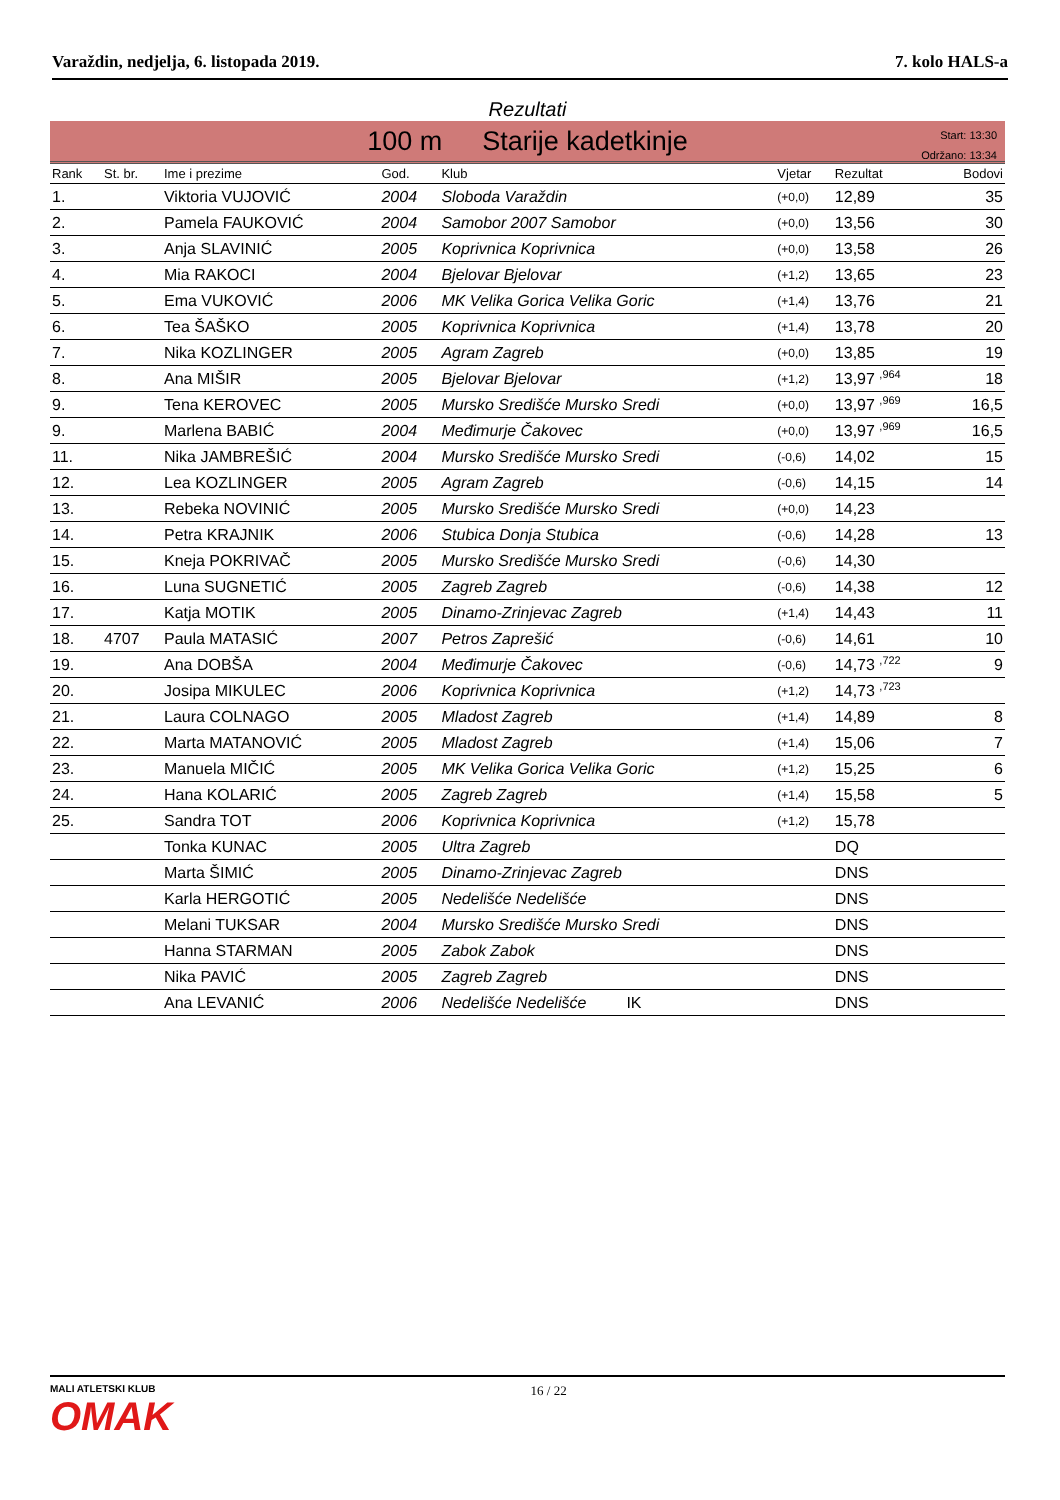Varaždin, nedjelja, 6. listopada 2019. 7. kolo HALS-a
Rezultati
100 m Starije kadetkinje
Start: 13:30
Održano: 13:34
| Rank | St. br. | Ime i prezime | God. | Klub | Vjetar | Rezultat | Bodovi |
| --- | --- | --- | --- | --- | --- | --- | --- |
| 1. | | Viktoria VUJOVIĆ | 2004 | Sloboda Varaždin | (+0,0) | 12,89 | 35 |
| 2. | | Pamela FAUKOVIĆ | 2004 | Samobor 2007 Samobor | (+0,0) | 13,56 | 30 |
| 3. | | Anja SLAVINIĆ | 2005 | Koprivnica Koprivnica | (+0,0) | 13,58 | 26 |
| 4. | | Mia RAKOCI | 2004 | Bjelovar Bjelovar | (+1,2) | 13,65 | 23 |
| 5. | | Ema VUKOVIĆ | 2006 | MK Velika Gorica Velika Goric | (+1,4) | 13,76 | 21 |
| 6. | | Tea ŠAŠKO | 2005 | Koprivnica Koprivnica | (+1,4) | 13,78 | 20 |
| 7. | | Nika KOZLINGER | 2005 | Agram Zagreb | (+0,0) | 13,85 | 19 |
| 8. | | Ana MIŠIR | 2005 | Bjelovar Bjelovar | (+1,2) | 13,97 <sup>,964</sup> | 18 |
| 9. | | Tena KEROVEC | 2005 | Mursko Središće Mursko Sredi | (+0,0) | 13,97 <sup>,969</sup> | 16,5 |
| 9. | | Marlena BABIĆ | 2004 | Međimurje Čakovec | (+0,0) | 13,97 <sup>,969</sup> | 16,5 |
| 11. | | Nika JAMBREŠIĆ | 2004 | Mursko Središće Mursko Sredi | (-0,6) | 14,02 | 15 |
| 12. | | Lea KOZLINGER | 2005 | Agram Zagreb | (-0,6) | 14,15 | 14 |
| 13. | | Rebeka NOVINIĆ | 2005 | Mursko Središće Mursko Sredi | (+0,0) | 14,23 | |
| 14. | | Petra KRAJNIK | 2006 | Stubica Donja Stubica | (-0,6) | 14,28 | 13 |
| 15. | | Kneja POKRIVAČ | 2005 | Mursko Središće Mursko Sredi | (-0,6) | 14,30 | |
| 16. | | Luna SUGNETIĆ | 2005 | Zagreb Zagreb | (-0,6) | 14,38 | 12 |
| 17. | | Katja MOTIK | 2005 | Dinamo-Zrinjevac Zagreb | (+1,4) | 14,43 | 11 |
| 18. | 4707 | Paula MATASIĆ | 2007 | Petros Zaprešić | (-0,6) | 14,61 | 10 |
| 19. | | Ana DOBŠA | 2004 | Međimurje Čakovec | (-0,6) | 14,73 <sup>,722</sup> | 9 |
| 20. | | Josipa MIKULEC | 2006 | Koprivnica Koprivnica | (+1,2) | 14,73 <sup>,723</sup> | |
| 21. | | Laura COLNAGO | 2005 | Mladost Zagreb | (+1,4) | 14,89 | 8 |
| 22. | | Marta MATANOVIĆ | 2005 | Mladost Zagreb | (+1,4) | 15,06 | 7 |
| 23. | | Manuela MIČIĆ | 2005 | MK Velika Gorica Velika Goric | (+1,2) | 15,25 | 6 |
| 24. | | Hana KOLARIĆ | 2005 | Zagreb Zagreb | (+1,4) | 15,58 | 5 |
| 25. | | Sandra TOT | 2006 | Koprivnica Koprivnica | (+1,2) | 15,78 | |
| | | Tonka KUNAC | 2005 | Ultra Zagreb | | DQ | |
| | | Marta ŠIMIĆ | 2005 | Dinamo-Zrinjevac Zagreb | | DNS | |
| | | Karla HERGOTIĆ | 2005 | Nedelišće Nedelišće | | DNS | |
| | | Melani TUKSAR | 2004 | Mursko Središće Mursko Sredi | | DNS | |
| | | Hanna STARMAN | 2005 | Zabok Zabok | | DNS | |
| | | Nika PAVIĆ | 2005 | Zagreb Zagreb | | DNS | |
| | | Ana LEVANIĆ | 2006 | Nedelišće Nedelišće IK | | DNS | |
MALI ATLETSKI KLUB
OMAK
16 / 22